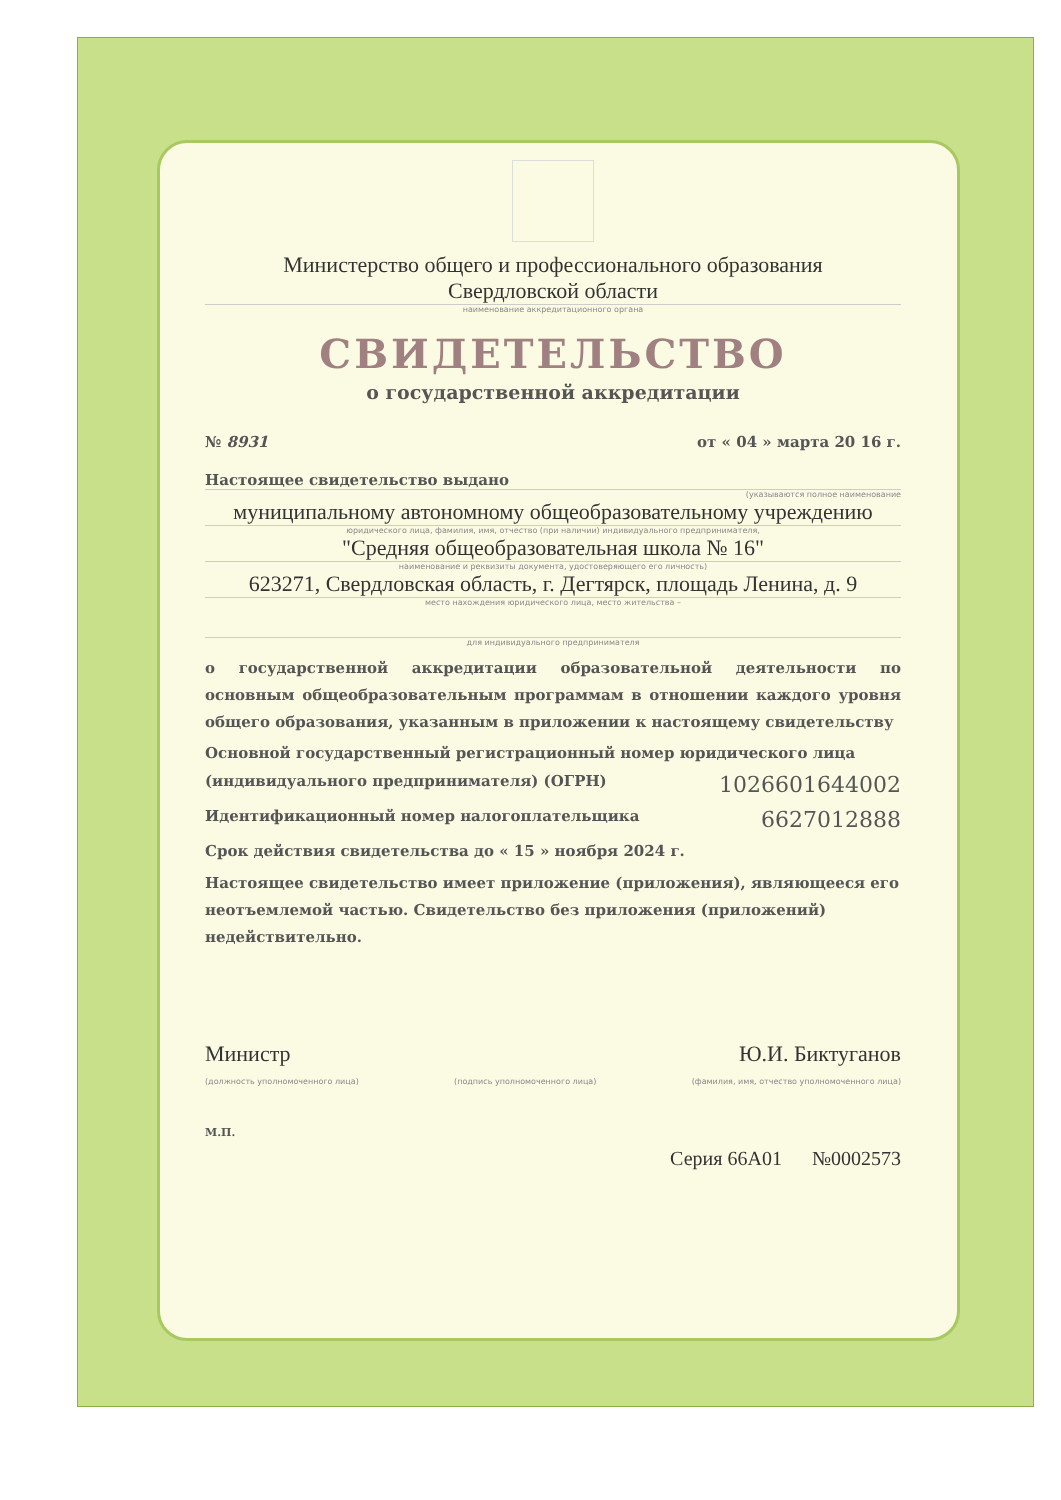Министерство общего и профессионального образования
Свердловской области
наименование аккредитационного органа
СВИДЕТЕЛЬСТВО
о государственной аккредитации
№ 8931 от « 04 » марта 20 16 г.
Настоящее свидетельство выдано
(указываются полное наименование
муниципальному автономному общеобразовательному учреждению
юридического лица, фамилия, имя, отчество (при наличии) индивидуального предпринимателя,
"Средняя общеобразовательная школа № 16"
наименование и реквизиты документа, удостоверяющего его личность)
623271, Свердловская область, г. Дегтярск, площадь Ленина, д. 9
место нахождения юридического лица, место жительства –
для индивидуального предпринимателя
о государственной аккредитации образовательной деятельности по основным общеобразовательным программам в отношении каждого уровня общего образования, указанным в приложении к настоящему свидетельству
Основной государственный регистрационный номер юридического лица
(индивидуального предпринимателя) (ОГРН) 1026601644002
Идентификационный номер налогоплательщика 6627012888
Срок действия свидетельства до « 15 » ноября 2024 г.
Настоящее свидетельство имеет приложение (приложения), являющееся его неотъемлемой частью. Свидетельство без приложения (приложений) недействительно.
Министр Ю.И. Биктуганов
(должность уполномоченного лица) (подпись уполномоченного лица) (фамилия, имя, отчество уполномоченного лица)
М.П.
Серия 66А01 №0002573